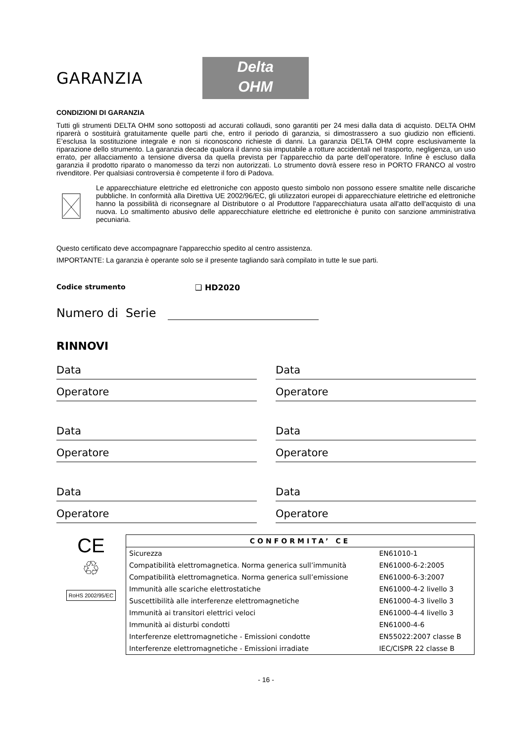GARANZIA
Delta
OHM
CONDIZIONI DI GARANZIA
Tutti gli strumenti DELTA OHM sono sottoposti ad accurati collaudi, sono garantiti per 24 mesi dalla data di acquisto. DELTA OHM riparerà o sostituirà gratuitamente quelle parti che, entro il periodo di garanzia, si dimostrassero a suo giudizio non efficienti. E’esclusa la sostituzione integrale e non si riconoscono richieste di danni. La garanzia DELTA OHM copre esclusivamente la riparazione dello strumento. La garanzia decade qualora il danno sia imputabile a rotture accidentali nel trasporto, negligenza, un uso errato, per allacciamento a tensione diversa da quella prevista per l’apparecchio da parte dell’operatore. Infine è escluso dalla garanzia il prodotto riparato o manomesso da terzi non autorizzati. Lo strumento dovrà essere reso in PORTO FRANCO al vostro rivenditore. Per qualsiasi controversia è competente il foro di Padova.
Le apparecchiature elettriche ed elettroniche con apposto questo simbolo non possono essere smaltite nelle discariche pubbliche. In conformità alla Direttiva UE 2002/96/EC, gli utilizzatori europei di apparecchiature elettriche ed elettroniche hanno la possibilità di riconsegnare al Distributore o al Produttore l'apparecchiatura usata all'atto dell'acquisto di una nuova. Lo smaltimento abusivo delle apparecchiature elettriche ed elettroniche è punito con sanzione amministrativa pecuniaria.
Questo certificato deve accompagnare l'apparecchio spedito al centro assistenza.
IMPORTANTE: La garanzia è operante solo se il presente tagliando sarà compilato in tutte le sue parti.
Codice strumento ❑ HD2020
Numero di Serie
RINNOVI
Data
Operatore
Data
Operatore
Data
Operatore
Data
Operatore
Data
Operatore
Data
Operatore
CE
♲
RoHS 2002/95/EC
| CONFORMITA’ CE | |
| --- | --- |
| Sicurezza | EN61010-1 |
| Compatibilità elettromagnetica. Norma generica sull’immunità | EN61000-6-2:2005 |
| Compatibilità elettromagnetica. Norma generica sull’emissione | EN61000-6-3:2007 |
| Immunità alle scariche elettrostatiche | EN61000-4-2 livello 3 |
| Suscettibilità alle interferenze elettromagnetiche | EN61000-4-3 livello 3 |
| Immunità ai transitori elettrici veloci | EN61000-4-4 livello 3 |
| Immunità ai disturbi condotti | EN61000-4-6 |
| Interferenze elettromagnetiche - Emissioni condotte | EN55022:2007 classe B |
| Interferenze elettromagnetiche - Emissioni irradiate | IEC/CISPR 22 classe B |
- 16 -